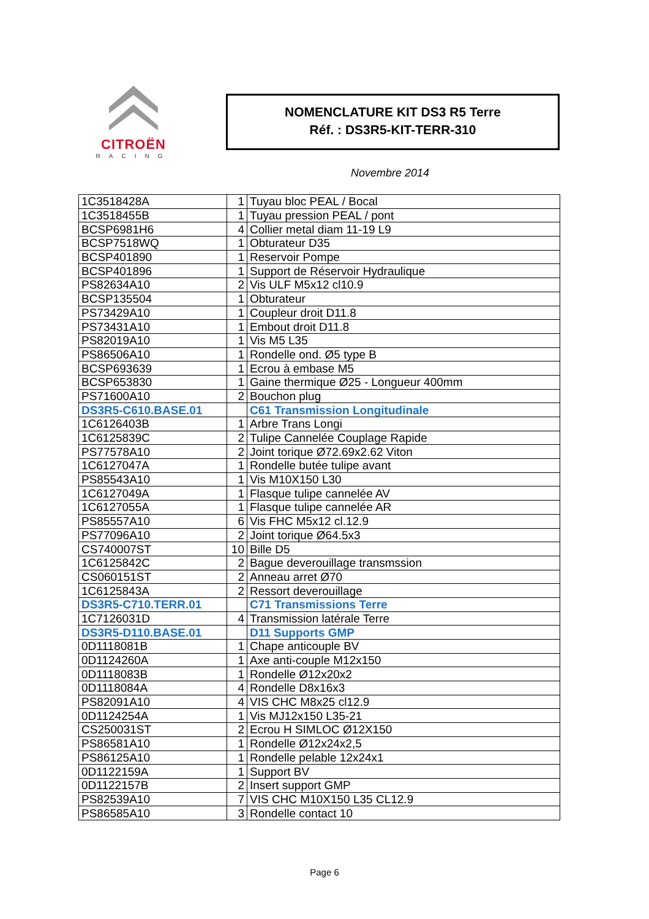CITROËN
RACING
NOMENCLATURE KIT DS3 R5 Terre
Réf. : DS3R5-KIT-TERR-310
Novembre 2014
| 1C3518428A | 1 | Tuyau bloc PEAL / Bocal |
| 1C3518455B | 1 | Tuyau pression PEAL / pont |
| BCSP6981H6 | 4 | Collier metal diam 11-19 L9 |
| BCSP7518WQ | 1 | Obturateur D35 |
| BCSP401890 | 1 | Reservoir Pompe |
| BCSP401896 | 1 | Support de Réservoir Hydraulique |
| PS82634A10 | 2 | Vis ULF M5x12 cl10.9 |
| BCSP135504 | 1 | Obturateur |
| PS73429A10 | 1 | Coupleur droit D11.8 |
| PS73431A10 | 1 | Embout droit D11.8 |
| PS82019A10 | 1 | Vis M5 L35 |
| PS86506A10 | 1 | Rondelle ond. Ø5 type B |
| BCSP693639 | 1 | Ecrou à embase M5 |
| BCSP653830 | 1 | Gaine thermique Ø25 - Longueur 400mm |
| PS71600A10 | 2 | Bouchon plug |
| DS3R5-C610.BASE.01 | | C61 Transmission Longitudinale |
| 1C6126403B | 1 | Arbre Trans Longi |
| 1C6125839C | 2 | Tulipe Cannelée Couplage Rapide |
| PS77578A10 | 2 | Joint torique Ø72.69x2.62 Viton |
| 1C6127047A | 1 | Rondelle butée tulipe avant |
| PS85543A10 | 1 | Vis M10X150 L30 |
| 1C6127049A | 1 | Flasque tulipe cannelée AV |
| 1C6127055A | 1 | Flasque tulipe cannelée AR |
| PS85557A10 | 6 | Vis FHC M5x12 cl.12.9 |
| PS77096A10 | 2 | Joint torique Ø64.5x3 |
| CS740007ST | 10 | Bille D5 |
| 1C6125842C | 2 | Bague deverouillage transmssion |
| CS060151ST | 2 | Anneau arret Ø70 |
| 1C6125843A | 2 | Ressort deverouillage |
| DS3R5-C710.TERR.01 | | C71 Transmissions Terre |
| 1C7126031D | 4 | Transmission latérale Terre |
| DS3R5-D110.BASE.01 | | D11 Supports GMP |
| 0D1118081B | 1 | Chape anticouple BV |
| 0D1124260A | 1 | Axe anti-couple M12x150 |
| 0D1118083B | 1 | Rondelle Ø12x20x2 |
| 0D1118084A | 4 | Rondelle D8x16x3 |
| PS82091A10 | 4 | VIS CHC M8x25 cl12.9 |
| 0D1124254A | 1 | Vis MJ12x150 L35-21 |
| CS250031ST | 2 | Ecrou H SIMLOC Ø12X150 |
| PS86581A10 | 1 | Rondelle Ø12x24x2,5 |
| PS86125A10 | 1 | Rondelle pelable 12x24x1 |
| 0D1122159A | 1 | Support BV |
| 0D1122157B | 2 | Insert support GMP |
| PS82539A10 | 7 | VIS CHC M10X150 L35 CL12.9 |
| PS86585A10 | 3 | Rondelle contact 10 |
Page 6